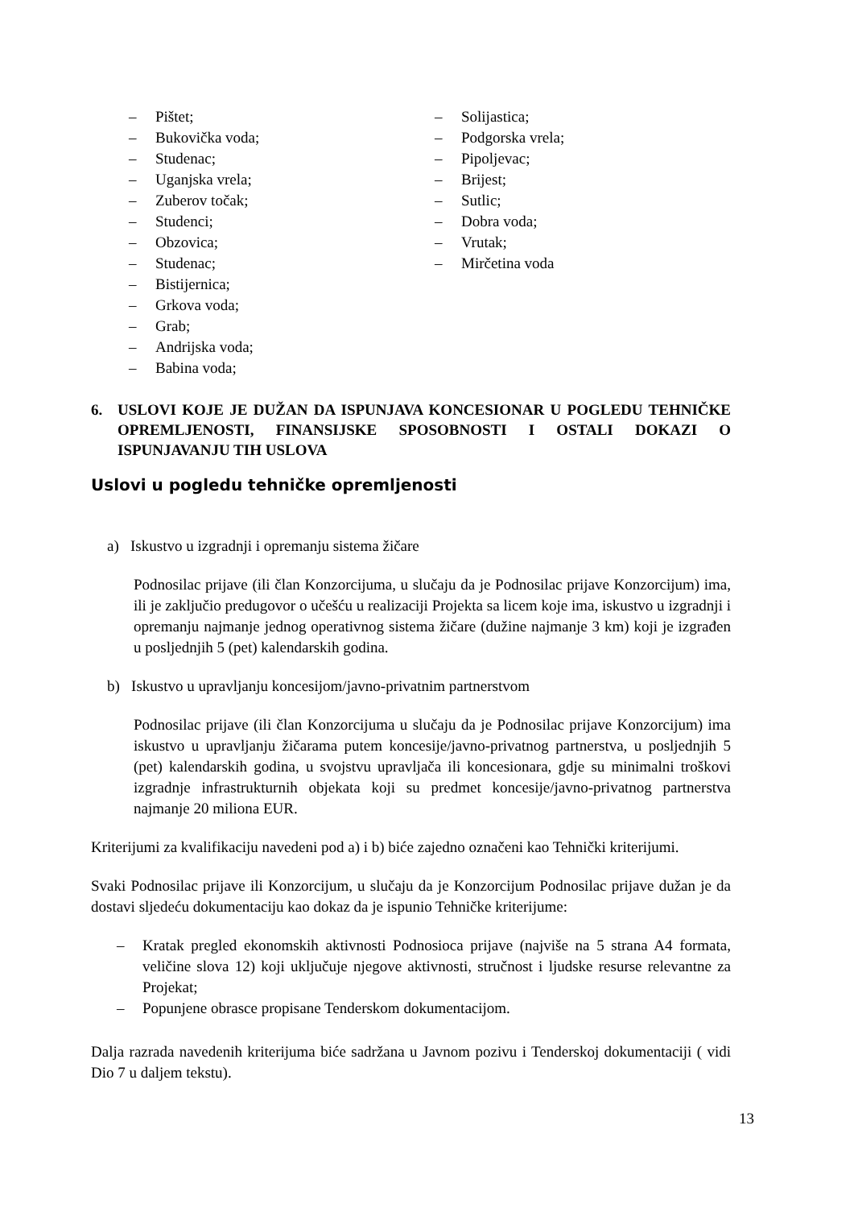– Pištet;
– Bukovička voda;
– Studenac;
– Uganjska vrela;
– Zuberov točak;
– Studenci;
– Obzovica;
– Studenac;
– Bistijernica;
– Grkova voda;
– Grab;
– Andrijska voda;
– Babina voda;
– Solijastica;
– Podgorska vrela;
– Pipoljevac;
– Brijest;
– Sutlic;
– Dobra voda;
– Vrutak;
– Mirčetina voda
6. USLOVI KOJE JE DUŽAN DA ISPUNJAVA KONCESIONAR U POGLEDU TEHNIČKE OPREMLJENOSTI, FINANSIJSKE SPOSOBNOSTI I OSTALI DOKAZI O ISPUNJAVANJU TIH USLOVA
Uslovi u pogledu tehničke opremljenosti
a) Iskustvo u izgradnji i opremanju sistema žičare
Podnosilac prijave (ili član Konzorcijuma, u slučaju da je Podnosilac prijave Konzorcijum) ima, ili je zaključio predugovor o učešću u realizaciji Projekta sa licem koje ima, iskustvo u izgradnji i opremanju najmanje jednog operativnog sistema žičare (dužine najmanje 3 km) koji je izgrađen u posljednjih 5 (pet) kalendarskih godina.
b) Iskustvo u upravljanju koncesijom/javno-privatnim partnerstvom
Podnosilac prijave (ili član Konzorcijuma u slučaju da je Podnosilac prijave Konzorcijum) ima iskustvo u upravljanju žičarama putem koncesije/javno-privatnog partnerstva, u posljednjih 5 (pet) kalendarskih godina, u svojstvu upravljača ili koncesionara, gdje su minimalni troškovi izgradnje infrastrukturnih objekata koji su predmet koncesije/javno-privatnog partnerstva najmanje 20 miliona EUR.
Kriterijumi za kvalifikaciju navedeni pod a) i b) biće zajedno označeni kao Tehnički kriterijumi.
Svaki Podnosilac prijave ili Konzorcijum, u slučaju da je Konzorcijum Podnosilac prijave dužan je da dostavi sljedeću dokumentaciju kao dokaz da je ispunio Tehničke kriterijume:
– Kratak pregled ekonomskih aktivnosti Podnosioca prijave (najviše na 5 strana A4 formata, veličine slova 12) koji uključuje njegove aktivnosti, stručnost i ljudske resurse relevantne za Projekat;
– Popunjene obrasce propisane Tenderskom dokumentacijom.
Dalja razrada navedenih kriterijuma biće sadržana u Javnom pozivu i Tenderskoj dokumentaciji ( vidi Dio 7 u daljem tekstu).
13